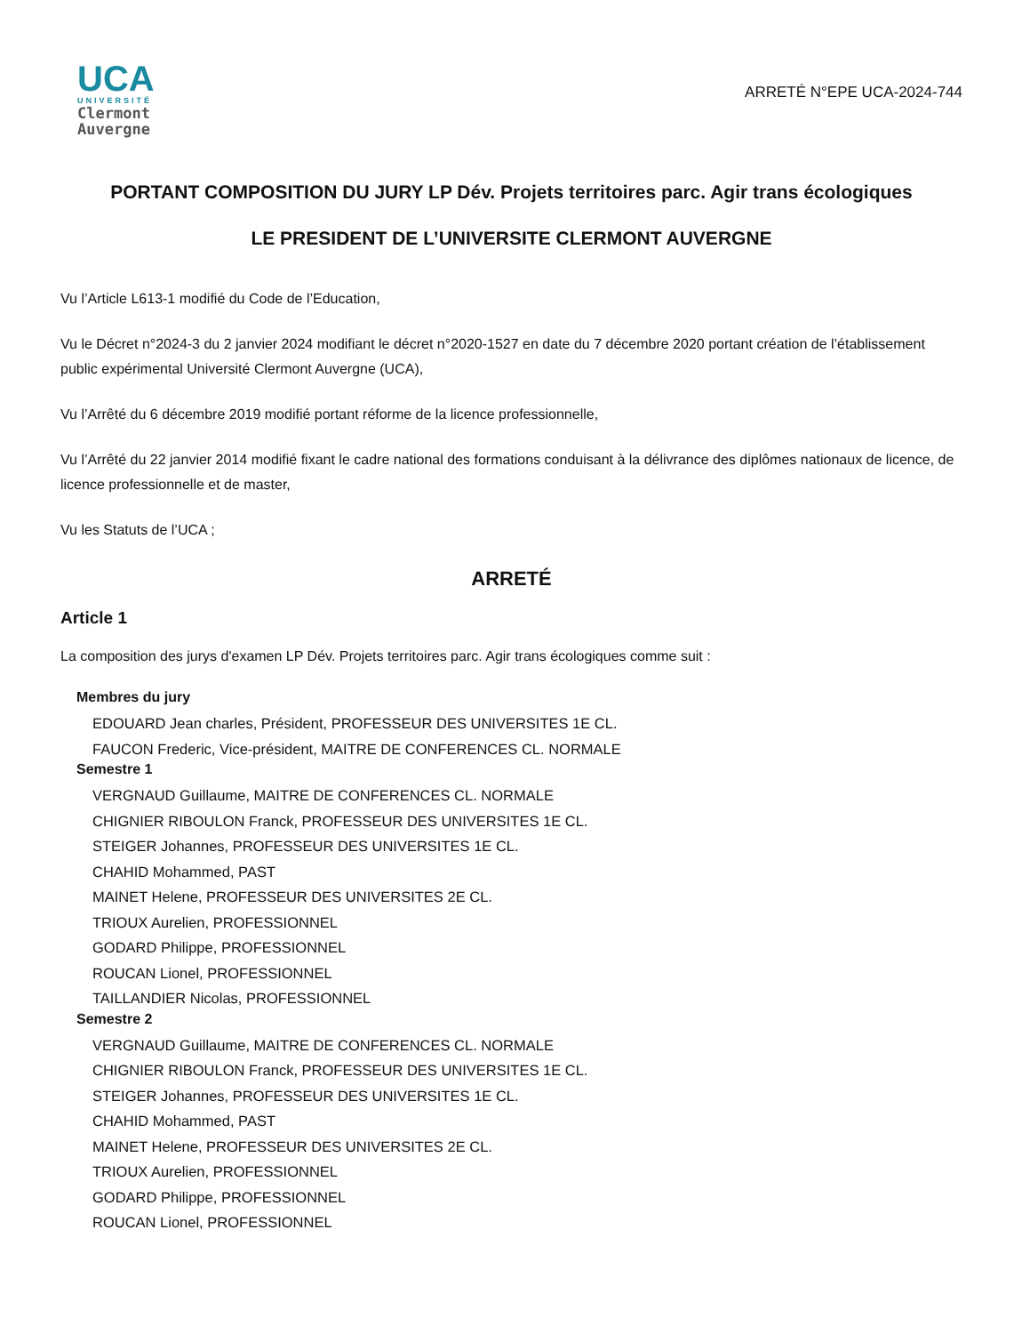UCA
UNIVERSITÉ
Clermont
Auvergne
ARRETÉ N°EPE UCA-2024-744
PORTANT COMPOSITION DU JURY LP Dév. Projets territoires parc. Agir trans écologiques
LE PRESIDENT DE L’UNIVERSITE CLERMONT AUVERGNE
Vu l’Article L613-1 modifié du Code de l’Education,
Vu le Décret n°2024-3 du 2 janvier 2024 modifiant le décret n°2020-1527 en date du 7 décembre 2020 portant création de l’établissement public expérimental Université Clermont Auvergne (UCA),
Vu l’Arrêté du 6 décembre 2019 modifié portant réforme de la licence professionnelle,
Vu l’Arrêté du 22 janvier 2014 modifié fixant le cadre national des formations conduisant à la délivrance des diplômes nationaux de licence, de licence professionnelle et de master,
Vu les Statuts de l’UCA ;
ARRETÉ
Article 1
La composition des jurys d'examen LP Dév. Projets territoires parc. Agir trans écologiques comme suit :
Membres du jury
EDOUARD Jean charles, Président, PROFESSEUR DES UNIVERSITES 1E CL.
FAUCON Frederic, Vice-président, MAITRE DE CONFERENCES CL. NORMALE
Semestre 1
VERGNAUD Guillaume, MAITRE DE CONFERENCES CL. NORMALE
CHIGNIER RIBOULON Franck, PROFESSEUR DES UNIVERSITES 1E CL.
STEIGER Johannes, PROFESSEUR DES UNIVERSITES 1E CL.
CHAHID Mohammed, PAST
MAINET Helene, PROFESSEUR DES UNIVERSITES 2E CL.
TRIOUX Aurelien, PROFESSIONNEL
GODARD Philippe, PROFESSIONNEL
ROUCAN Lionel, PROFESSIONNEL
TAILLANDIER Nicolas, PROFESSIONNEL
Semestre 2
VERGNAUD Guillaume, MAITRE DE CONFERENCES CL. NORMALE
CHIGNIER RIBOULON Franck, PROFESSEUR DES UNIVERSITES 1E CL.
STEIGER Johannes, PROFESSEUR DES UNIVERSITES 1E CL.
CHAHID Mohammed, PAST
MAINET Helene, PROFESSEUR DES UNIVERSITES 2E CL.
TRIOUX Aurelien, PROFESSIONNEL
GODARD Philippe, PROFESSIONNEL
ROUCAN Lionel, PROFESSIONNEL